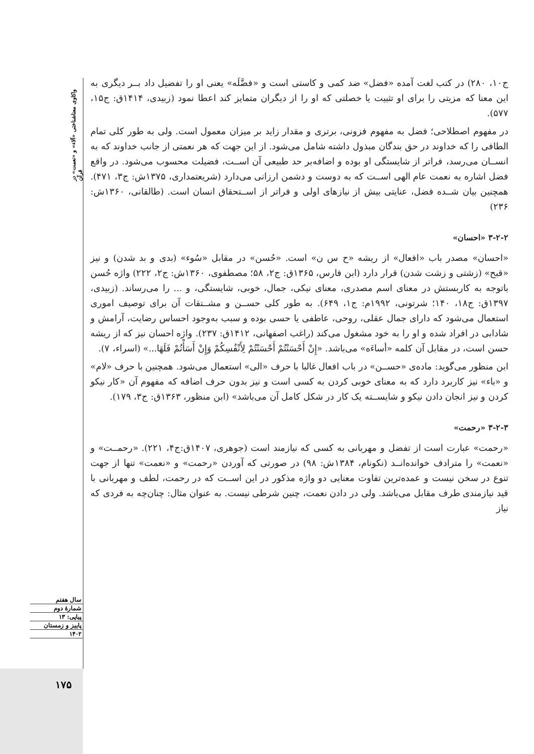واکاوی معناشناختی «آلاء» و «نعمت» در قرآن
سال هفتم
شمارهٔ دوم
پیاپی: ۱۳
پاییز و زمستان
۱۴۰۲
۱۷۵
ج۱۰، ۲۸۰) در کتب لغت آمده «فضل» ضد کمی و کاستی است و «فضَّلَه» یعنی او را تفضیل داد بــر دیگری به این معنا که مزیتی را برای او تثبیت یا خصلتی که او را از دیگران متمایز کند اعطا نمود (زبیدی، ۱۴۱۴ق: ج۱۵، ۵۷۷).
در مفهوم اصطلاحی؛ فضل به مفهوم فزونی، برتری و مقدار زاید بر میزان معمول است. ولی به طور کلی تمام الطافی را که خداوند در حق بندگان مبذول داشته شامل می‌شود. از این جهت که هر نعمتی از جانب خداوند که به انســان می‌رسد، فراتر از شایستگی او بوده و اضافه‌بر حد طبیعی آن اســت، فضیلت محسوب می‌شود. در واقع فضل اشاره به نعمت عام الهی اســت که به دوست و دشمن ارزانی می‌دارد (شریعتمداری، ۱۳۷۵ش: ج۳، ۴۷۱). همچنین بیان شــده فضل، عنایتی بیش از نیازهای اولی و فراتر از اســتحقاق انسان است. (طالقانی، ۱۳۶۰ش: ۲۳۶)
۳-۲-۲ «احسان»
«احسان» مصدر باب «افعال» از ریشه «ح س ن» است. «حُسن» در مقابل «سُوء» (بدی و بد شدن) و نیز «قبح» (زشتی و زشت شدن) قرار دارد (ابن فارس، ۱۳۶۵ق: ج۲، ۵۸؛ مصطفوی، ۱۳۶۰ش: ج۲، ۲۲۲) واژه حُسن باتوجه به کاربستش در معنای اسم مصدری، معنای نیکی، جمال، خوبی، شایستگی، و ... را می‌رساند. (زبیدی، ۱۳۹۷ق: ج۱۸، ۱۴۰؛ شرتونی، ۱۹۹۲م: ج۱، ۶۴۹). به طور کلی حســن و مشــتقات آن برای توصیف اموری استعمال می‌شود که دارای جمال عقلی، روحی، عاطفی یا حسی بوده و سبب به‌وجود احساس رضایت، آرامش و شادابی در افراد شده و او را به خود مشغول می‌کند (راغب اصفهانی، ۱۴۱۲ق: ۲۳۷). واژه احسان نیز که از ریشه حسن است، در مقابل آن کلمه «أساءَه» می‌باشد. «إِنْ أَحْسَنْتُمْ أَحْسَنْتُمْ لِأَنْفُسِكُمْ وَإِنْ أَسَأْتُمْ فَلَهَا...» (اسراء، ۷).
ابن منظور می‌گوید: ماده‌ی «حســن» در باب افعال غالبا با حرف «الی» استعمال می‌شود. همچنین با حرف «لام» و «باء» نیز کاربرد دارد که به معنای خوبی کردن به کسی است و نیز بدون حرف اضافه که مفهوم آن «کار نیکو کردن و نیز انجان دادن نیکو و شایســته یک کار در شکل کامل آن می‌باشد» (ابن منظور، ۱۳۶۳ق: ج۳، ۱۷۹).
۳-۲-۳ «رحمت»
«رحمت» عبارت است از تفضل و مهربانی به کسی که نیازمند است (جوهری، ۱۴۰۷ق:ج۴، ۲۲۱). «رحمــت» و «نعمت» را مترادف خوانده‌انــد (نکونام، ۱۳۸۴ش: ۹۸) در صورتی که آوردن «رحمت» و «نعمت» تنها از جهت تنوع در سخن نیست و عمده‌ترین تفاوت معنایی دو واژه مذکور در این اســت که در رحمت، لطف و مهربانی با قید نیازمندی طرف مقابل می‌باشد. ولی در دادن نعمت، چنین شرطی نیست. به عنوان مثال: چنان‌چه به فردی که نیاز